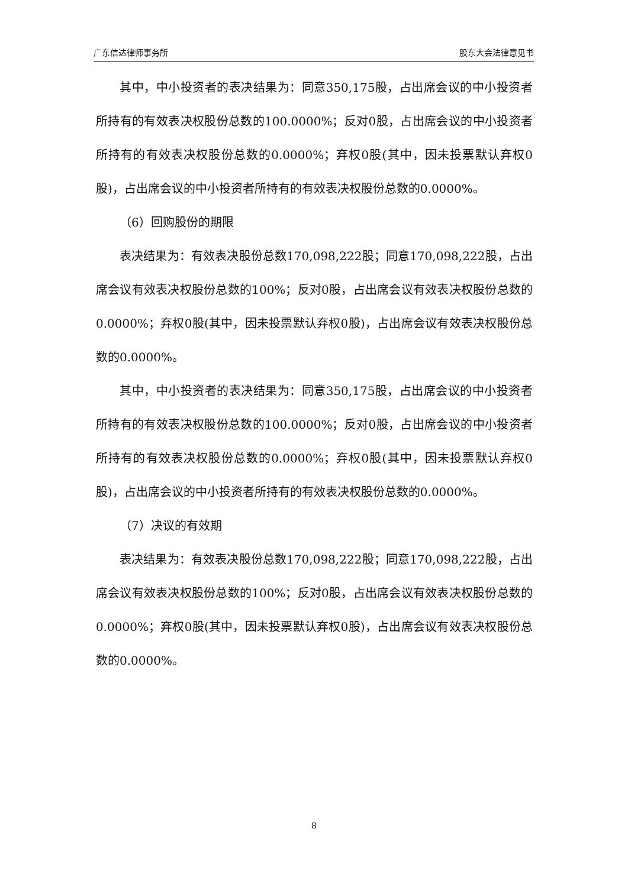广东信达律师事务所 股东大会法律意见书
其中，中小投资者的表决结果为：同意350,175股，占出席会议的中小投资者所持有的有效表决权股份总数的100.0000%；反对0股，占出席会议的中小投资者所持有的有效表决权股份总数的0.0000%；弃权0股(其中，因未投票默认弃权0股)，占出席会议的中小投资者所持有的有效表决权股份总数的0.0000%。
（6）回购股份的期限
表决结果为：有效表决股份总数170,098,222股；同意170,098,222股，占出席会议有效表决权股份总数的100%；反对0股，占出席会议有效表决权股份总数的0.0000%；弃权0股(其中，因未投票默认弃权0股)，占出席会议有效表决权股份总数的0.0000%。
其中，中小投资者的表决结果为：同意350,175股，占出席会议的中小投资者所持有的有效表决权股份总数的100.0000%；反对0股，占出席会议的中小投资者所持有的有效表决权股份总数的0.0000%；弃权0股(其中，因未投票默认弃权0股)，占出席会议的中小投资者所持有的有效表决权股份总数的0.0000%。
（7）决议的有效期
表决结果为：有效表决股份总数170,098,222股；同意170,098,222股，占出席会议有效表决权股份总数的100%；反对0股，占出席会议有效表决权股份总数的0.0000%；弃权0股(其中，因未投票默认弃权0股)，占出席会议有效表决权股份总数的0.0000%。
8